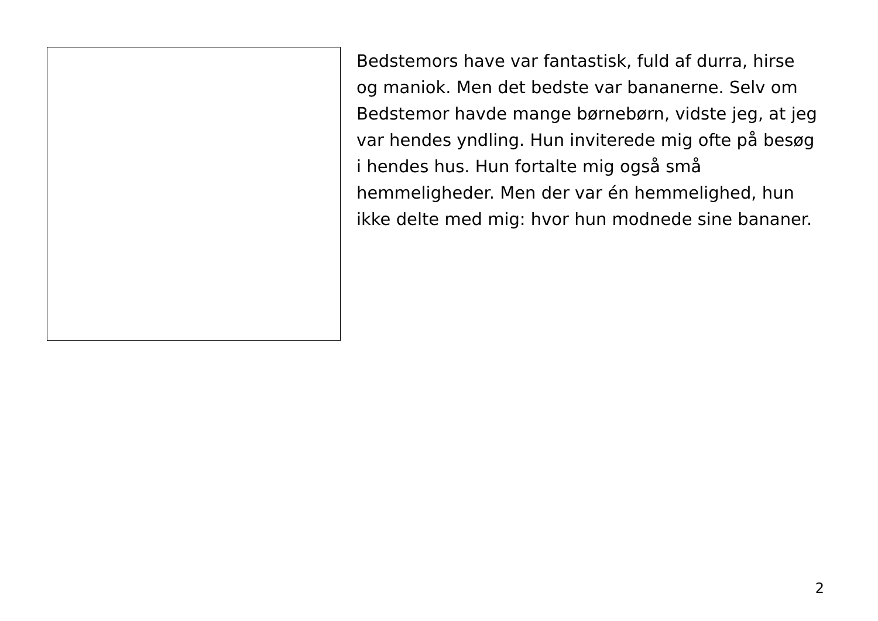Bedstemors have var fantastisk, fuld af durra, hirse og maniok. Men det bedste var bananerne. Selv om Bedstemor havde mange børnebørn, vidste jeg, at jeg var hendes yndling. Hun inviterede mig ofte på besøg i hendes hus. Hun fortalte mig også små hemmeligheder. Men der var én hemmelighed, hun ikke delte med mig: hvor hun modnede sine bananer.
2